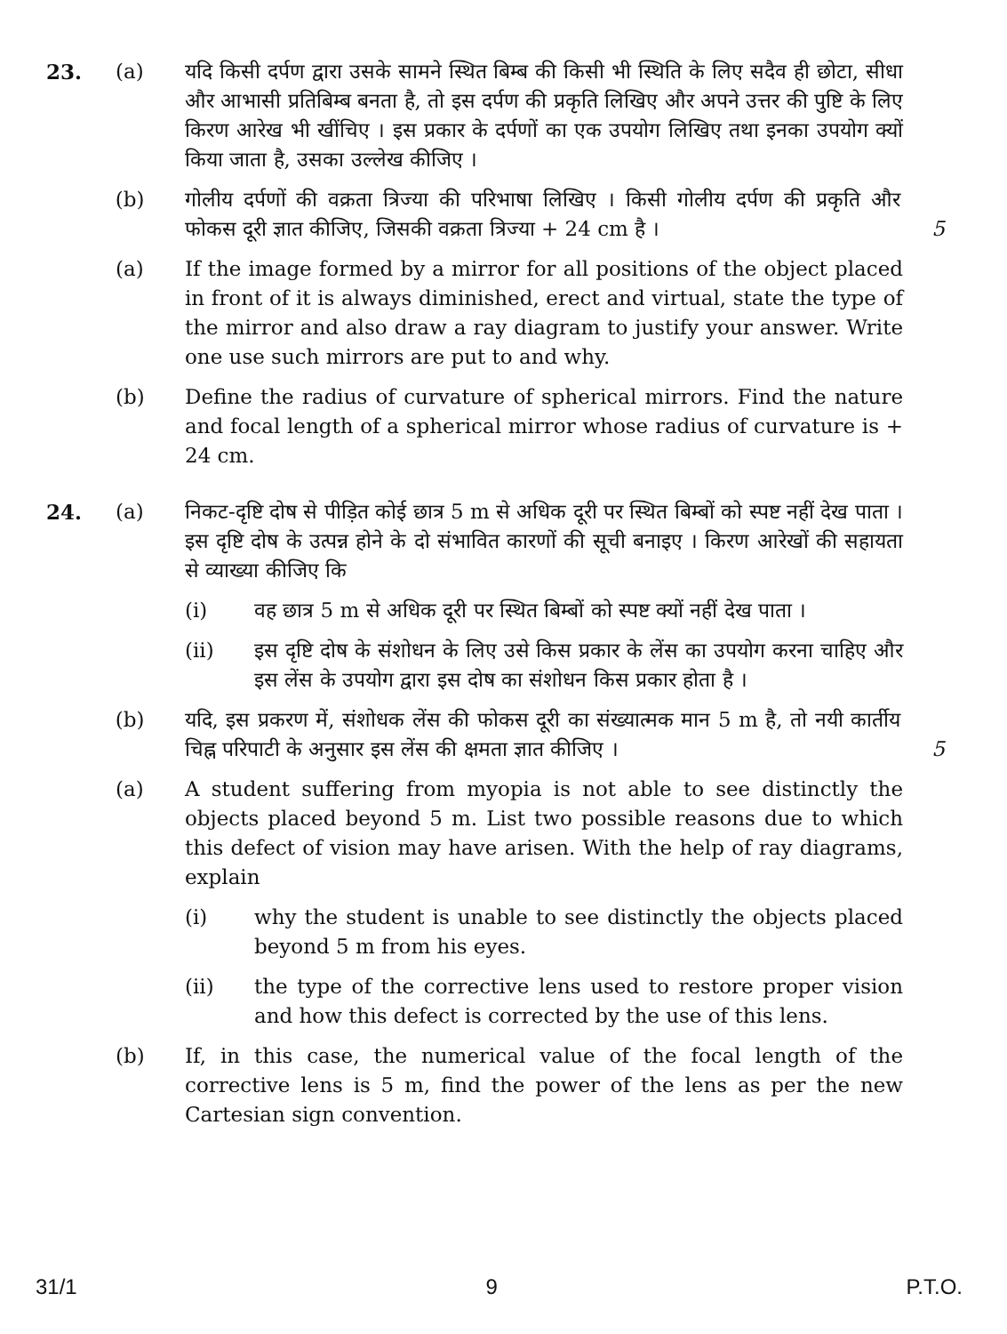23. (a) यदि किसी दर्पण द्वारा उसके सामने स्थित बिम्ब की किसी भी स्थिति के लिए सदैव ही छोटा, सीधा और आभासी प्रतिबिम्ब बनता है, तो इस दर्पण की प्रकृति लिखिए और अपने उत्तर की पुष्टि के लिए किरण आरेख भी खींचिए । इस प्रकार के दर्पणों का एक उपयोग लिखिए तथा इनका उपयोग क्यों किया जाता है, उसका उल्लेख कीजिए ।
(b) गोलीय दर्पणों की वक्रता त्रिज्या की परिभाषा लिखिए । किसी गोलीय दर्पण की प्रकृति और फोकस दूरी ज्ञात कीजिए, जिसकी वक्रता त्रिज्या + 24 cm है ।
5
(a) If the image formed by a mirror for all positions of the object placed in front of it is always diminished, erect and virtual, state the type of the mirror and also draw a ray diagram to justify your answer. Write one use such mirrors are put to and why.
(b) Define the radius of curvature of spherical mirrors. Find the nature and focal length of a spherical mirror whose radius of curvature is + 24 cm.
24. (a) निकट-दृष्टि दोष से पीड़ित कोई छात्र 5 m से अधिक दूरी पर स्थित बिम्बों को स्पष्ट नहीं देख पाता । इस दृष्टि दोष के उत्पन्न होने के दो संभावित कारणों की सूची बनाइए । किरण आरेखों की सहायता से व्याख्या कीजिए कि
(i) वह छात्र 5 m से अधिक दूरी पर स्थित बिम्बों को स्पष्ट क्यों नहीं देख पाता ।
(ii) इस दृष्टि दोष के संशोधन के लिए उसे किस प्रकार के लेंस का उपयोग करना चाहिए और इस लेंस के उपयोग द्वारा इस दोष का संशोधन किस प्रकार होता है ।
(b) यदि, इस प्रकरण में, संशोधक लेंस की फोकस दूरी का संख्यात्मक मान 5 m है, तो नयी कार्तीय चिह्न परिपाटी के अनुसार इस लेंस की क्षमता ज्ञात कीजिए ।
5
(a) A student suffering from myopia is not able to see distinctly the objects placed beyond 5 m. List two possible reasons due to which this defect of vision may have arisen. With the help of ray diagrams, explain
(i) why the student is unable to see distinctly the objects placed beyond 5 m from his eyes.
(ii) the type of the corrective lens used to restore proper vision and how this defect is corrected by the use of this lens.
(b) If, in this case, the numerical value of the focal length of the corrective lens is 5 m, find the power of the lens as per the new Cartesian sign convention.
31/1 9 P.T.O.